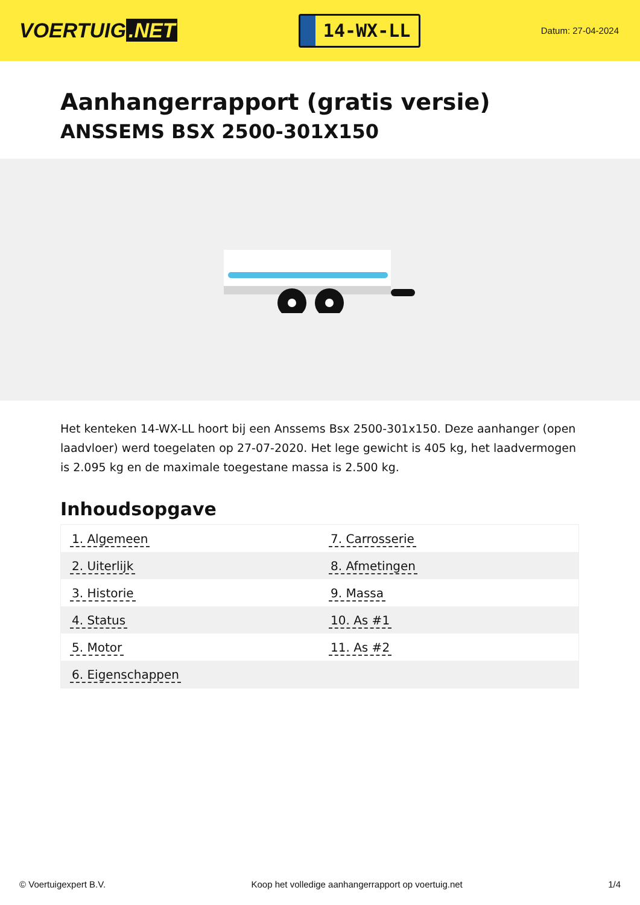VOERTUIG.NET
14-WX-LL
Datum: 27-04-2024
Aanhangerrapport (gratis versie)
ANSSEMS BSX 2500-301X150
Het kenteken 14-WX-LL hoort bij een Anssems Bsx 2500-301x150. Deze aanhanger (open laadvloer) werd toegelaten op 27-07-2020. Het lege gewicht is 405 kg, het laadvermogen is 2.095 kg en de maximale toegestane massa is 2.500 kg.
Inhoudsopgave
| 1. Algemeen | 7. Carrosserie |
| 2. Uiterlijk | 8. Afmetingen |
| 3. Historie | 9. Massa |
| 4. Status | 10. As #1 |
| 5. Motor | 11. As #2 |
| 6. Eigenschappen | |
© Voertuigexpert B.V. Koop het volledige aanhangerrapport op voertuig.net 1/4